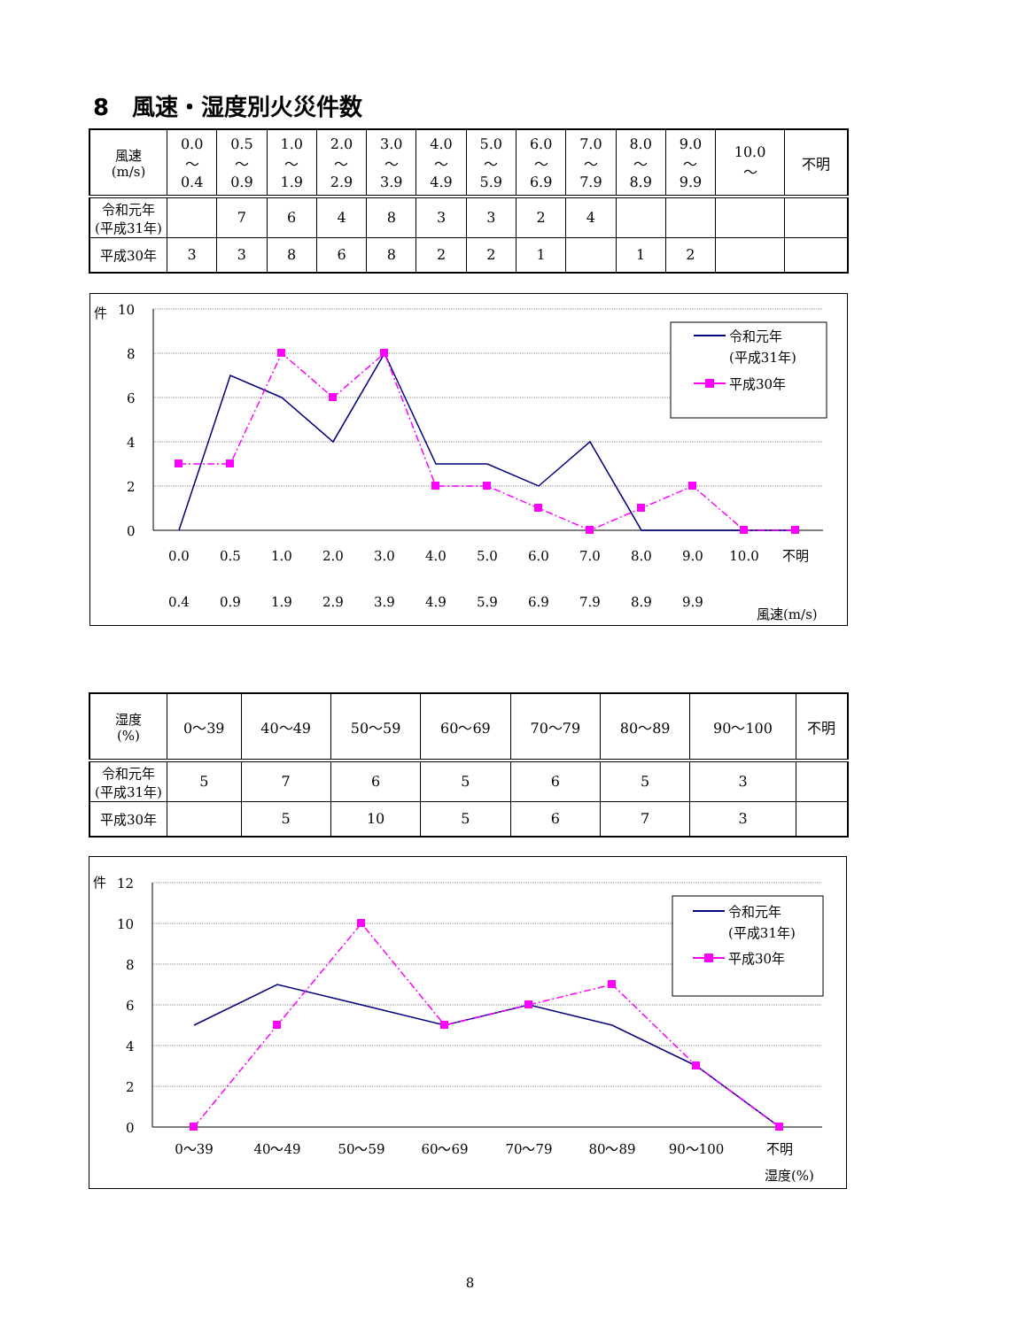8　風速・湿度別火災件数
| 風速 (m/s) | 0.0 ～ 0.4 | 0.5 ～ 0.9 | 1.0 ～ 1.9 | 2.0 ～ 2.9 | 3.0 ～ 3.9 | 4.0 ～ 4.9 | 5.0 ～ 5.9 | 6.0 ～ 6.9 | 7.0 ～ 7.9 | 8.0 ～ 8.9 | 9.0 ～ 9.9 | 10.0 ～ | 不明 |
| 令和元年 (平成31年) | | 7 | 6 | 4 | 8 | 3 | 3 | 2 | 4 | | | | |
| 平成30年 | 3 | 3 | 8 | 6 | 8 | 2 | 2 | 1 | | 1 | 2 | | |
件
10
8
6
4
2
0
令和元年
(平成31年)
平成30年
0.0
0.4
0.5
0.9
1.0
1.9
2.0
2.9
3.0
3.9
4.0
4.9
5.0
5.9
6.0
6.9
7.0
7.9
8.0
8.9
9.0
9.9
10.0
不明
風速(m/s)
| 湿度 (%) | 0～39 | 40～49 | 50～59 | 60～69 | 70～79 | 80～89 | 90～100 | 不明 |
| 令和元年 (平成31年) | 5 | 7 | 6 | 5 | 6 | 5 | 3 | |
| 平成30年 | | 5 | 10 | 5 | 6 | 7 | 3 | |
件
12
10
8
6
4
2
0
令和元年
(平成31年)
平成30年
0～39
40～49
50～59
60～69
70～79
80～89
90～100
不明
湿度(%)
8